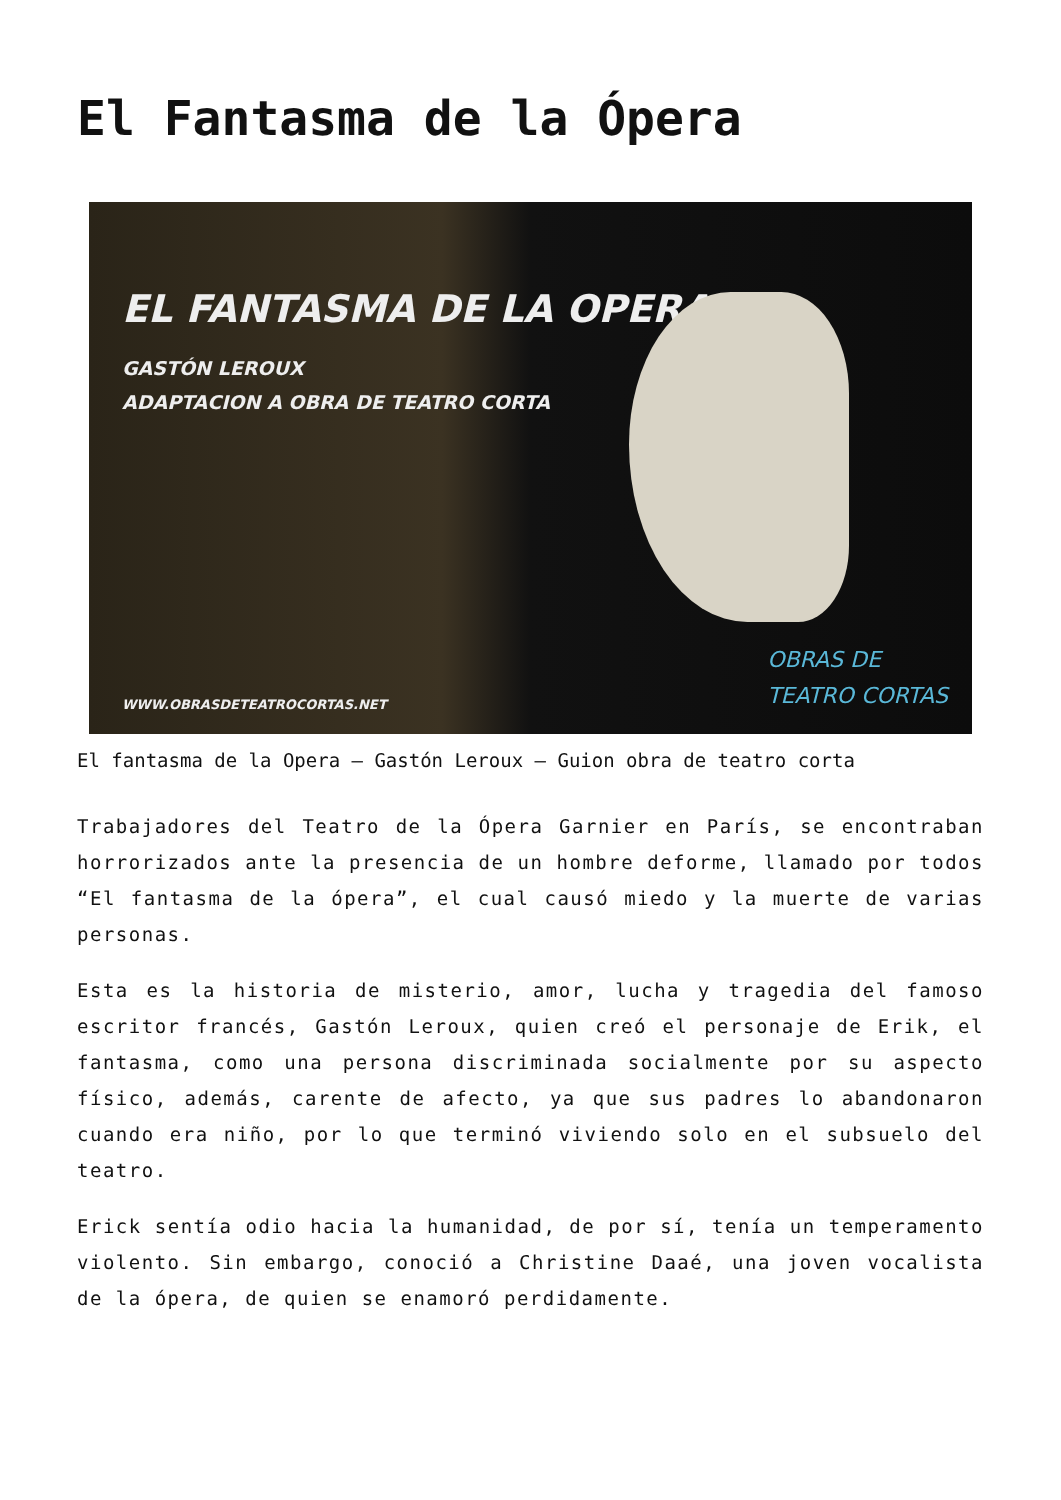El Fantasma de la Ópera
EL FANTASMA DE LA OPERA
GASTÓN LEROUX
ADAPTACION A OBRA DE TEATRO CORTA
WWW.OBRASDETEATROCORTAS.NET
OBRAS DE
TEATRO CORTAS
El fantasma de la Opera – Gastón Leroux – Guion obra de teatro corta
Trabajadores del Teatro de la Ópera Garnier en París, se encontraban horrorizados ante la presencia de un hombre deforme, llamado por todos “El fantasma de la ópera”, el cual causó miedo y la muerte de varias personas.
Esta es la historia de misterio, amor, lucha y tragedia del famoso escritor francés, Gastón Leroux, quien creó el personaje de Erik, el fantasma, como una persona discriminada socialmente por su aspecto físico, además, carente de afecto, ya que sus padres lo abandonaron cuando era niño, por lo que terminó viviendo solo en el subsuelo del teatro.
Erick sentía odio hacia la humanidad, de por sí, tenía un temperamento violento. Sin embargo, conoció a Christine Daaé, una joven vocalista de la ópera, de quien se enamoró perdidamente.